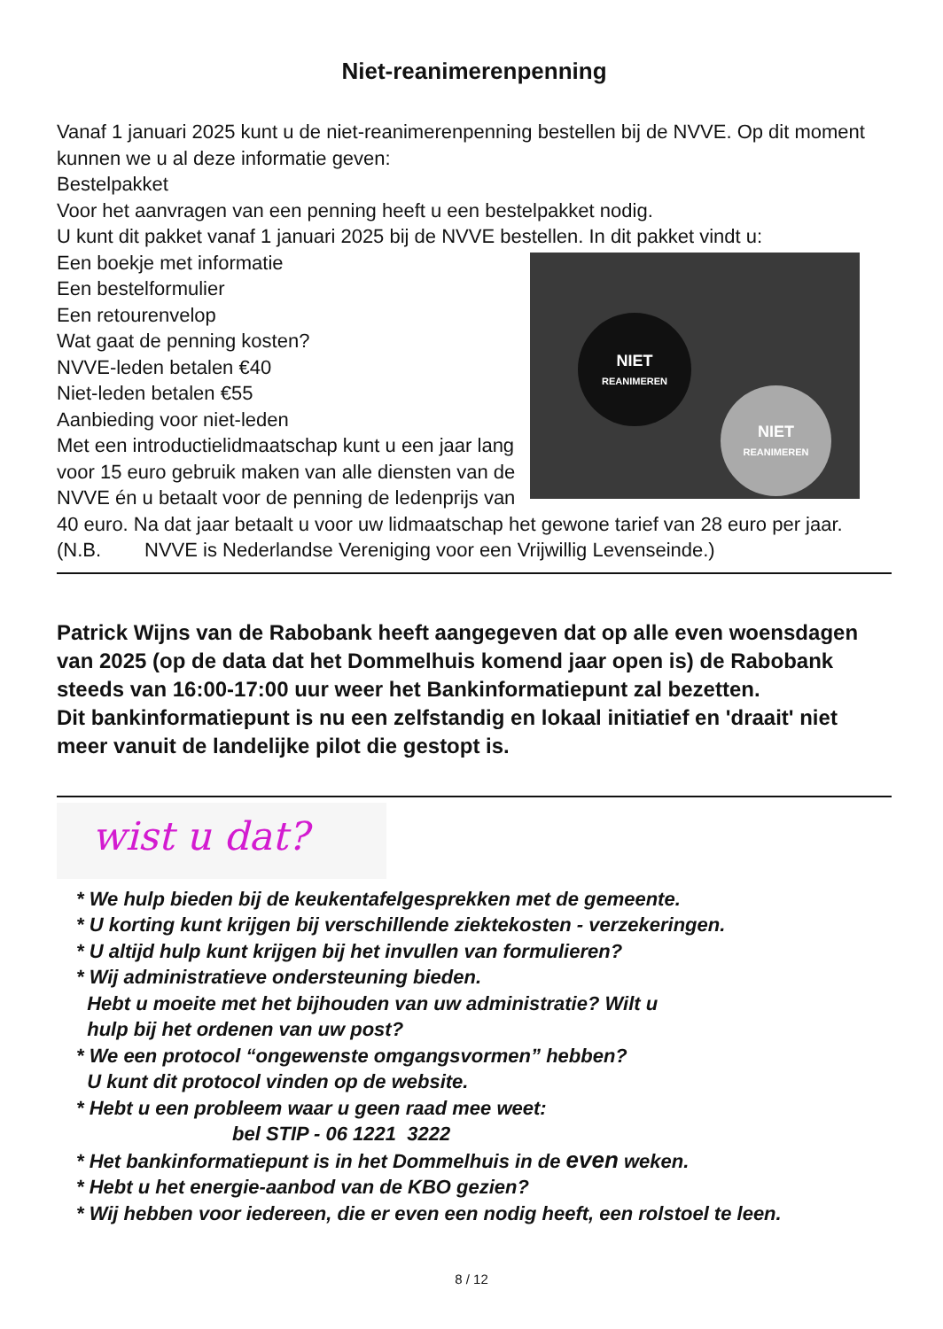Niet-reanimerenpenning
Vanaf 1 januari 2025 kunt u de niet-reanimerenpenning bestellen bij de NVVE. Op dit moment kunnen we u al deze informatie geven:
Bestelpakket
Voor het aanvragen van een penning heeft u een bestelpakket nodig.
U kunt dit pakket vanaf 1 januari 2025 bij de NVVE bestellen. In dit pakket vindt u:
NIET
REANIMEREN
NIET
REANIMEREN
Een boekje met informatie
Een bestelformulier
Een retourenvelop
Wat gaat de penning kosten?
NVVE-leden betalen €40
Niet-leden betalen €55
Aanbieding voor niet-leden
Met een introductielidmaatschap kunt u een jaar lang voor 15 euro gebruik maken van alle diensten van de NVVE én u betaalt voor de penning de ledenprijs van 40 euro. Na dat jaar betaalt u voor uw lidmaatschap het gewone tarief van 28 euro per jaar.
(N.B. NVVE is Nederlandse Vereniging voor een Vrijwillig Levenseinde.)
Patrick Wijns van de Rabobank heeft aangegeven dat op alle even woensdagen van 2025 (op de data dat het Dommelhuis komend jaar open is) de Rabobank steeds van 16:00-17:00 uur weer het Bankinformatiepunt zal bezetten.
Dit bankinformatiepunt is nu een zelfstandig en lokaal initiatief en 'draait' niet meer vanuit de landelijke pilot die gestopt is.
wist u dat?
* We hulp bieden bij de keukentafelgesprekken met de gemeente.
* U korting kunt krijgen bij verschillende ziektekosten - verzekeringen.
* U altijd hulp kunt krijgen bij het invullen van formulieren?
* Wij administratieve ondersteuning bieden.
Hebt u moeite met het bijhouden van uw administratie? Wilt u
hulp bij het ordenen van uw post?
* We een protocol “ongewenste omgangsvormen” hebben?
U kunt dit protocol vinden op de website.
* Hebt u een probleem waar u geen raad mee weet:
bel STIP - 06 1221 3222
* Het bankinformatiepunt is in het Dommelhuis in de even weken.
* Hebt u het energie-aanbod van de KBO gezien?
* Wij hebben voor iedereen, die er even een nodig heeft, een rolstoel te leen.
8 / 12